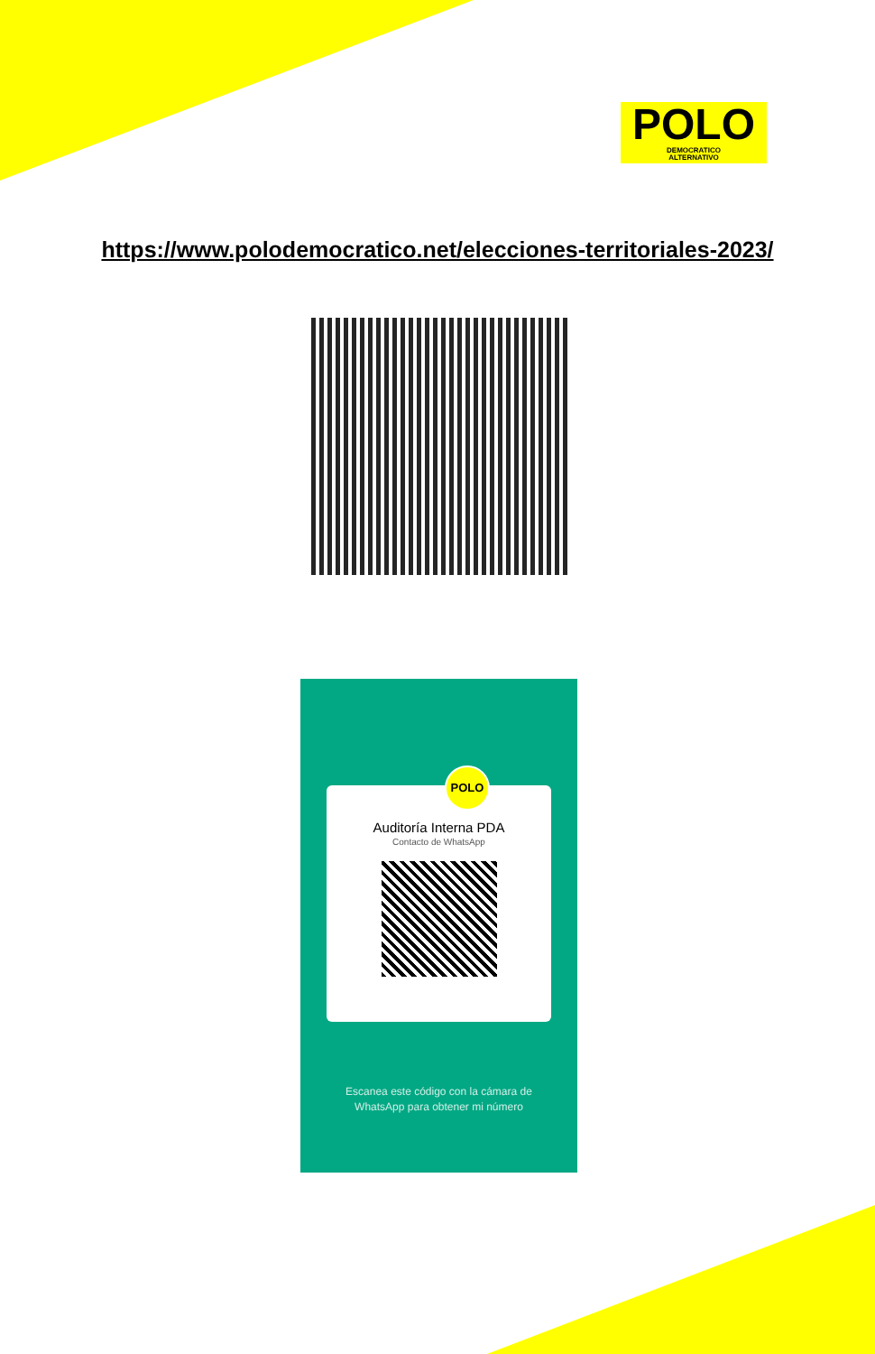POLO
DEMOCRATICO
ALTERNATIVO
https://www.polodemocratico.net/elecciones-territoriales-2023/
POLO
Auditoría Interna PDA
Contacto de WhatsApp
Escanea este código con la cámara de
WhatsApp para obtener mi número